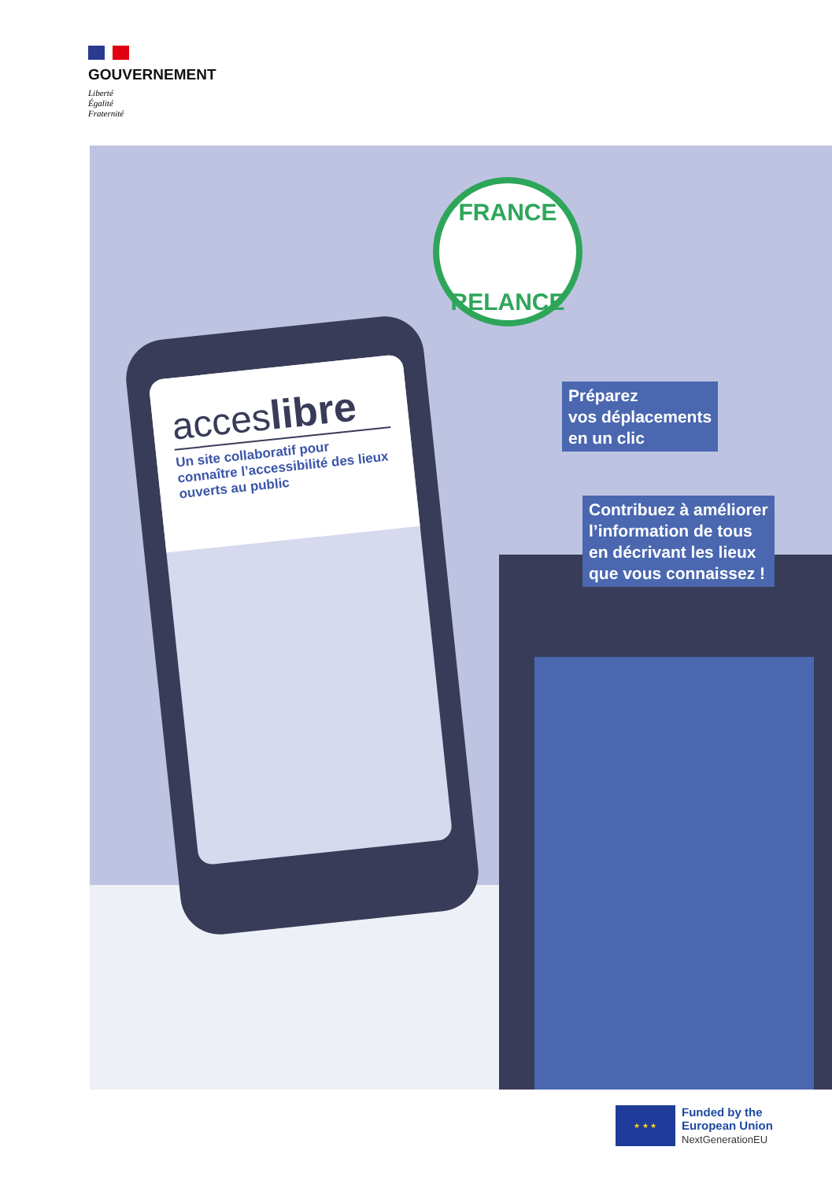GOUVERNEMENT
Liberté
Égalité
Fraternité
FRANCE
RELANCE
acceslibre
Un site collaboratif pour connaître l’accessibilité des lieux ouverts au public
Préparez
vos déplacements
en un clic
Contribuez à améliorer
l’information de tous
en décrivant les lieux
que vous connaissez !
★ ★ ★
Funded by the
European Union
NextGenerationEU